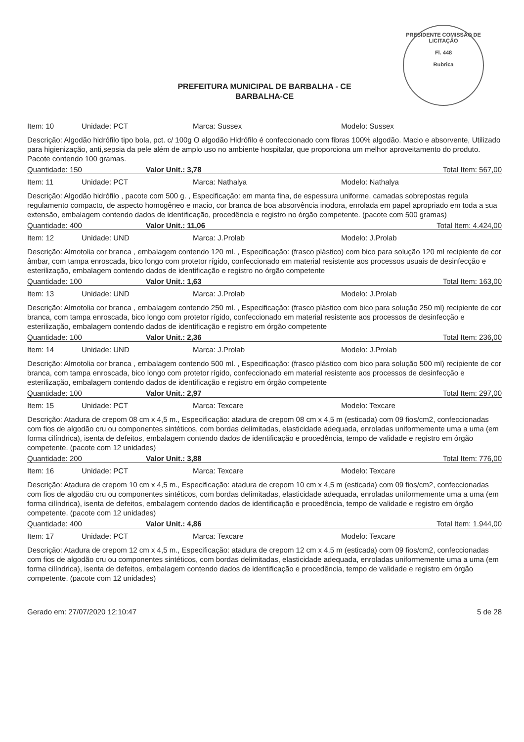PRESIDENTE COMISSÃO DE LICITAÇÃO
Fl. 448
Rubrica
PREFEITURA MUNICIPAL DE BARBALHA - CE
BARBALHA-CE
Item: 10 Unidade: PCT Marca: Sussex Modelo: Sussex
Descrição: Algodão hidrófilo tipo bola, pct. c/ 100g O algodão Hidrófilo é confeccionado com fibras 100% algodão. Macio e absorvente, Utilizado para higienização, anti,sepsia da pele além de amplo uso no ambiente hospitalar, que proporciona um melhor aproveitamento do produto. Pacote contendo 100 gramas.
Quantidade: 150 Valor Unit.: 3,78 Total Item: 567,00
Item: 11 Unidade: PCT Marca: Nathalya Modelo: Nathalya
Descrição: Algodão hidrófilo , pacote com 500 g. , Especificação: em manta fina, de espessura uniforme, camadas sobrepostas regula regulamento compacto, de aspecto homogêneo e macio, cor branca de boa absorvência inodora, enrolada em papel apropriado em toda a sua extensão, embalagem contendo dados de identificação, procedência e registro no órgão competente. (pacote com 500 gramas)
Quantidade: 400 Valor Unit.: 11,06 Total Item: 4.424,00
Item: 12 Unidade: UND Marca: J.Prolab Modelo: J.Prolab
Descrição: Almotolia cor branca , embalagem contendo 120 ml. , Especificação: (frasco plástico) com bico para solução 120 ml recipiente de cor âmbar, com tampa enroscada, bico longo com protetor rígido, confeccionado em material resistente aos processos usuais de desinfecção e esterilização, embalagem contendo dados de identificação e registro no órgão competente
Quantidade: 100 Valor Unit.: 1,63 Total Item: 163,00
Item: 13 Unidade: UND Marca: J.Prolab Modelo: J.Prolab
Descrição: Almotolia cor branca , embalagem contendo 250 ml. , Especificação: (frasco plástico com bico para solução 250 ml) recipiente de cor branca, com tampa enroscada, bico longo com protetor rígido, confeccionado em material resistente aos processos de desinfecção e esterilização, embalagem contendo dados de identificação e registro em órgão competente
Quantidade: 100 Valor Unit.: 2,36 Total Item: 236,00
Item: 14 Unidade: UND Marca: J.Prolab Modelo: J.Prolab
Descrição: Almotolia cor branca , embalagem contendo 500 ml. , Especificação: (frasco plástico com bico para solução 500 ml) recipiente de cor branca, com tampa enroscada, bico longo com protetor rígido, confeccionado em material resistente aos processos de desinfecção e esterilização, embalagem contendo dados de identificação e registro em órgão competente
Quantidade: 100 Valor Unit.: 2,97 Total Item: 297,00
Item: 15 Unidade: PCT Marca: Texcare Modelo: Texcare
Descrição: Atadura de crepom 08 cm x 4,5 m., Especificação: atadura de crepom 08 cm x 4,5 m (esticada) com 09 fios/cm2, confeccionadas com fios de algodão cru ou componentes sintéticos, com bordas delimitadas, elasticidade adequada, enroladas uniformemente uma a uma (em forma cilíndrica), isenta de defeitos, embalagem contendo dados de identificação e procedência, tempo de validade e registro em órgão competente. (pacote com 12 unidades)
Quantidade: 200 Valor Unit.: 3,88 Total Item: 776,00
Item: 16 Unidade: PCT Marca: Texcare Modelo: Texcare
Descrição: Atadura de crepom 10 cm x 4,5 m., Especificação: atadura de crepom 10 cm x 4,5 m (esticada) com 09 fios/cm2, confeccionadas com fios de algodão cru ou componentes sintéticos, com bordas delimitadas, elasticidade adequada, enroladas uniformemente uma a uma (em forma cilíndrica), isenta de defeitos, embalagem contendo dados de identificação e procedência, tempo de validade e registro em órgão competente. (pacote com 12 unidades)
Quantidade: 400 Valor Unit.: 4,86 Total Item: 1.944,00
Item: 17 Unidade: PCT Marca: Texcare Modelo: Texcare
Descrição: Atadura de crepom 12 cm x 4,5 m., Especificação: atadura de crepom 12 cm x 4,5 m (esticada) com 09 fios/cm2, confeccionadas com fios de algodão cru ou componentes sintéticos, com bordas delimitadas, elasticidade adequada, enroladas uniformemente uma a uma (em forma cilíndrica), isenta de defeitos, embalagem contendo dados de identificação e procedência, tempo de validade e registro em órgão competente. (pacote com 12 unidades)
Gerado em: 27/07/2020 12:10:47 5 de 28